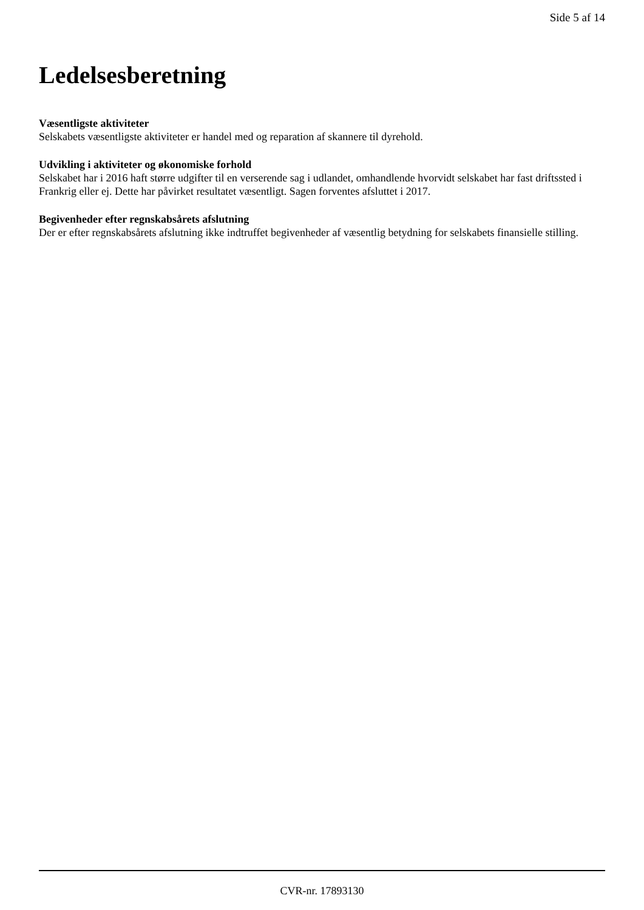Side 5 af 14
Ledelsesberetning
Væsentligste aktiviteter
Selskabets væsentligste aktiviteter er handel med og reparation af skannere til dyrehold.
Udvikling i aktiviteter og økonomiske forhold
Selskabet har i 2016 haft større udgifter til en verserende sag i udlandet, omhandlende hvorvidt selskabet har fast driftssted i Frankrig eller ej. Dette har påvirket resultatet væsentligt. Sagen forventes afsluttet i 2017.
Begivenheder efter regnskabsårets afslutning
Der er efter regnskabsårets afslutning ikke indtruffet begivenheder af væsentlig betydning for selskabets finansielle stilling.
CVR-nr. 17893130